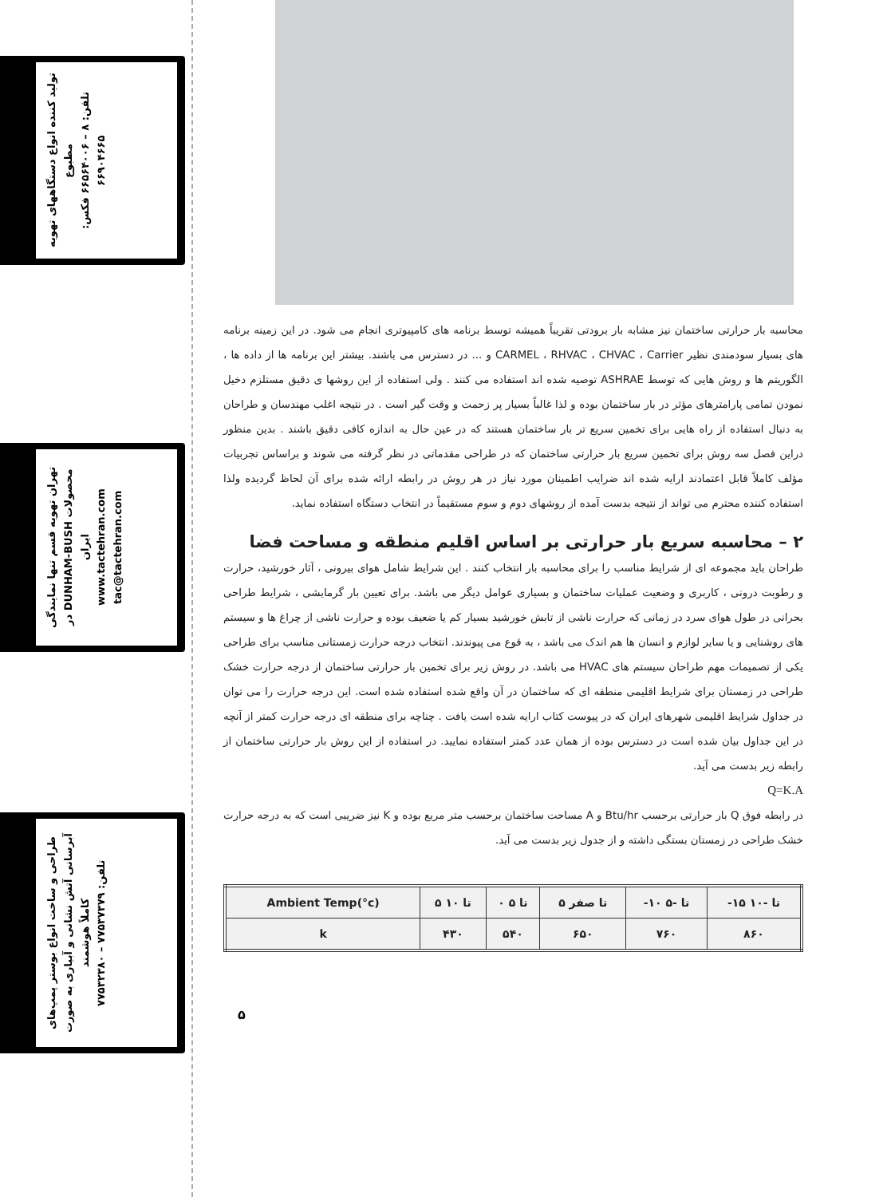تولید کننده انواع دستگاههای تهویه مطبوع
تلفن: ۸ – ۶۶۵۶۴۰۰۶ فکس: ۶۶۹۰۴۶۶۵
تهران تهویه قسم تنها نمایندگی محصولات DUNHAM-BUSH در ایران
www.tactehran.com tac@tactehran.com
طراحی و ساخت انواع بوستر پمپ‌های آبرسانی آتش نشانی و آبیاری به صورت کاملاً هوشمند
تلفن: ۷۷۵۳۷۳۷۹ – ۷۷۵۳۲۳۸۰
محاسبه بار حرارتی ساختمان نیز مشابه بار برودتی تقریباً همیشه توسط برنامه های کامپیوتری انجام می شود. در این زمینه برنامه های بسیار سودمندی نظیر CARMEL ، RHVAC ، CHVAC ، Carrier و ... در دسترس می باشند. بیشتر این برنامه ها از داده ها ، الگوریتم ها و روش هایی که توسط ASHRAE توصیه شده اند استفاده می کنند . ولی استفاده از این روشها ی دقیق مستلزم دخیل نمودن تمامی پارامترهای مؤثر در بار ساختمان بوده و لذا غالباً بسیار پر زحمت و وقت گیر است . در نتیجه اغلب مهندسان و طراحان به دنبال استفاده از راه هایی برای تخمین سریع تر بار ساختمان هستند که در عین حال به اندازه کافی دقیق باشند . بدین منظور دراین فصل سه روش برای تخمین سریع بار حرارتی ساختمان که در طراحی مقدماتی در نظر گرفته می شوند و براساس تجربیات مؤلف کاملاً قابل اعتمادند ارایه شده اند ضرایب اطمینان مورد نیاز در هر روش در رابطه ارائه شده برای آن لحاظ گردیده ولذا استفاده کننده محترم می تواند از نتیجه بدست آمده از روشهای دوم و سوم مستقیماً در انتخاب دستگاه استفاده نماید.
۲ – محاسبه سریع بار حرارتی بر اساس اقلیم منطقه و مساحت فضا
طراحان باید مجموعه ای از شرایط مناسب را برای محاسبه بار انتخاب کنند . این شرایط شامل هوای بیرونی ، آثار خورشید، حرارت و رطوبت درونی ، کاربری و وضعیت عملیات ساختمان و بسیاری عوامل دیگر می باشد. برای تعیین بار گرمایشی ، شرایط طراحی بحرانی در طول هوای سرد در زمانی که حرارت ناشی از تابش خورشید بسیار کم یا ضعیف بوده و حرارت ناشی از چراغ ها و سیستم های روشنایی و یا سایر لوازم و انسان ها هم اندک می باشد ، به قوع می پیوندند. انتخاب درجه حرارت زمستانی مناسب برای طراحی یکی از تصمیمات مهم طراحان سیستم های HVAC می باشد. در روش زیر برای تخمین بار حرارتی ساختمان از درجه حرارت خشک طراحی در زمستان برای شرایط اقلیمی منطقه ای که ساختمان در آن واقع شده استفاده شده است. این درجه حرارت را می توان در جداول شرایط اقلیمی شهرهای ایران که در پیوست کتاب ارایه شده است یافت . چناچه برای منطقه ای درجه حرارت کمتر از آنچه در این جداول بیان شده است در دسترس بوده از همان عدد کمتر استفاده نمایید. در استفاده از این روش بار حرارتی ساختمان از رابطه زیر بدست می آید.
Q=K.A
در رابطه فوق Q بار حرارتی برحسب Btu/hr و A مساحت ساختمان برحسب متر مربع بوده و K نیز ضریبی است که به درجه حرارت خشک طراحی در زمستان بستگی داشته و از جدول زیر بدست می آید.
| Ambient Temp(°c) | ۵ تا ۱۰ | ۰ تا ۵ | ۵ تا صفر | -۱۰ تا -۵ | -۱۵ تا -۱۰ |
| k | ۴۳۰ | ۵۴۰ | ۶۵۰ | ۷۶۰ | ۸۶۰ |
۵